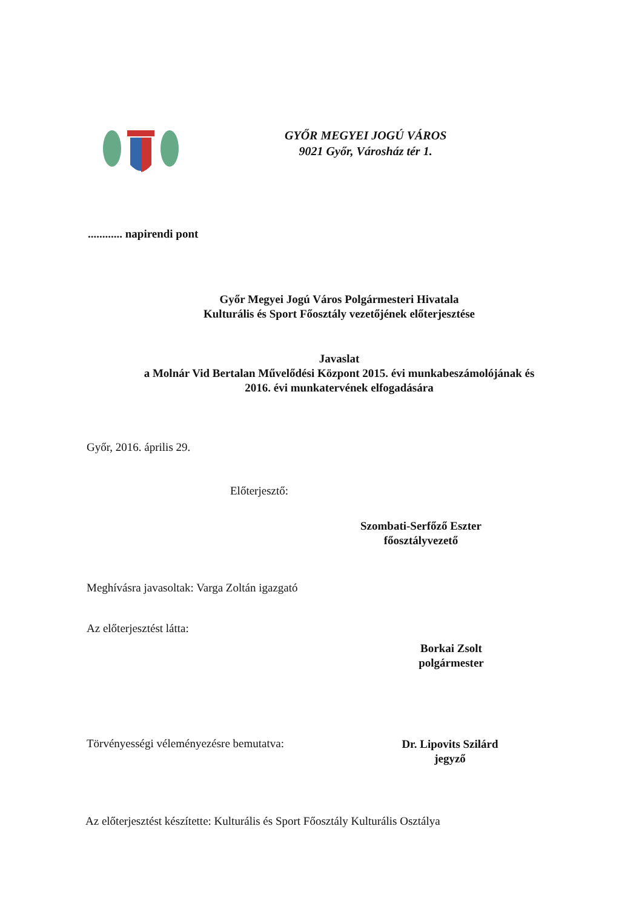GYŐR MEGYEI JOGÚ VÁROS
9021 Győr, Városház tér 1.
............ napirendi pont
Győr Megyei Jogú Város Polgármesteri Hivatala
Kulturális és Sport Főosztály vezetőjének előterjesztése
Javaslat
a Molnár Vid Bertalan Művelődési Központ 2015. évi munkabeszámolójának és
2016. évi munkatervének elfogadására
Győr, 2016. április 29.
Előterjesztő:
Szombati-Serfőző Eszter
főosztályvezető
Meghívásra javasoltak: Varga Zoltán igazgató
Az előterjesztést látta:
Borkai Zsolt
polgármester
Törvényességi véleményezésre bemutatva:
Dr. Lipovits Szilárd
jegyző
Az előterjesztést készítette: Kulturális és Sport Főosztály Kulturális Osztálya